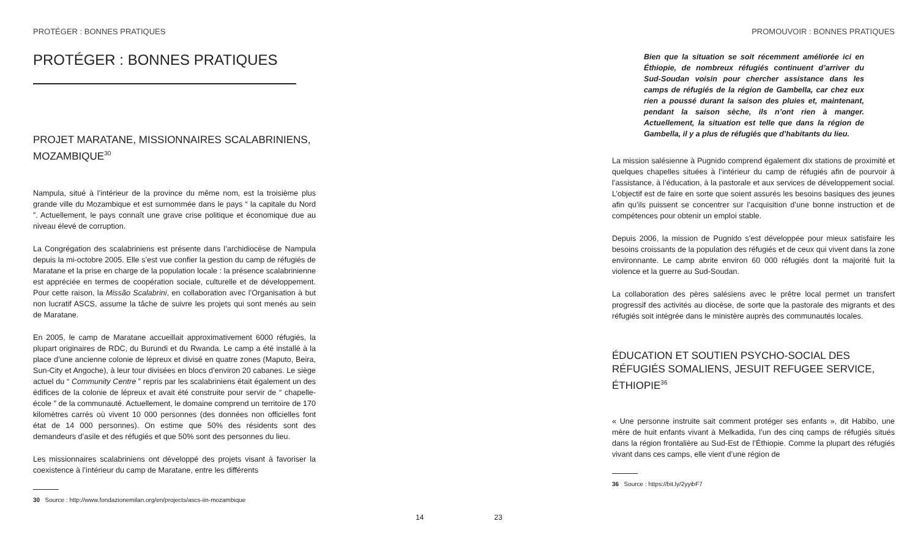PROTÉGER : BONNES PRATIQUES
PROTÉGER : BONNES PRATIQUES
PROJET MARATANE, MISSIONNAIRES SCALABRINIENS, MOZAMBIQUE<sup>30</sup>
Nampula, situé à l’intérieur de la province du même nom, est la troisième plus grande ville du Mozambique et est surnommée dans le pays “ la capitale du Nord ”. Actuellement, le pays connaît une grave crise politique et économique due au niveau élevé de corruption.
La Congrégation des scalabriniens est présente dans l’archidiocèse de Nampula depuis la mi-octobre 2005. Elle s’est vue confier la gestion du camp de réfugiés de Maratane et la prise en charge de la population locale : la présence scalabrinienne est appréciée en termes de coopération sociale, culturelle et de développement. Pour cette raison, la Missão Scalabrini, en collaboration avec l’Organisation à but non lucratif ASCS, assume la tâche de suivre les projets qui sont menés au sein de Maratane.
En 2005, le camp de Maratane accueillait approximativement 6000 réfugiés, la plupart originaires de RDC, du Burundi et du Rwanda. Le camp a été installé à la place d’une ancienne colonie de lépreux et divisé en quatre zones (Maputo, Beira, Sun-City et Angoche), à leur tour divisées en blocs d’environ 20 cabanes. Le siège actuel du “ Community Centre ” repris par les scalabriniens était également un des édifices de la colonie de lépreux et avait été construite pour servir de “ chapelle-école ” de la communauté. Actuellement, le domaine comprend un territoire de 170 kilomètres carrés où vivent 10 000 personnes (des données non officielles font état de 14 000 personnes). On estime que 50% des résidents sont des demandeurs d’asile et des réfugiés et que 50% sont des personnes du lieu.
Les missionnaires scalabriniens ont développé des projets visant à favoriser la coexistence à l’intérieur du camp de Maratane, entre les différents
30 Source : http://www.fondazionemilan.org/en/projects/ascs-iin-mozambique
PROMOUVOIR : BONNES PRATIQUES
Bien que la situation se soit récemment améliorée ici en Éthiopie, de nombreux réfugiés continuent d’arriver du Sud-Soudan voisin pour chercher assistance dans les camps de réfugiés de la région de Gambella, car chez eux rien a poussé durant la saison des pluies et, maintenant, pendant la saison sèche, ils n’ont rien à manger. Actuellement, la situation est telle que dans la région de Gambella, il y a plus de réfugiés que d’habitants du lieu.
La mission salésienne à Pugnido comprend également dix stations de proximité et quelques chapelles situées à l’intérieur du camp de réfugiés afin de pourvoir à l’assistance, à l’éducation, à la pastorale et aux services de développement social. L’objectif est de faire en sorte que soient assurés les besoins basiques des jeunes afin qu’ils puissent se concentrer sur l’acquisition d’une bonne instruction et de compétences pour obtenir un emploi stable.
Depuis 2006, la mission de Pugnido s’est développée pour mieux satisfaire les besoins croissants de la population des réfugiés et de ceux qui vivent dans la zone environnante. Le camp abrite environ 60 000 réfugiés dont la majorité fuit la violence et la guerre au Sud-Soudan.
La collaboration des pères salésiens avec le prêtre local permet un transfert progressif des activités au diocèse, de sorte que la pastorale des migrants et des réfugiés soit intégrée dans le ministère auprès des communautés locales.
ÉDUCATION ET SOUTIEN PSYCHO-SOCIAL DES RÉFUGIÉS SOMALIENS, JESUIT REFUGEE SERVICE, ÉTHIOPIE<sup>36</sup>
« Une personne instruite sait comment protéger ses enfants », dit Habibo, une mère de huit enfants vivant à Melkadida, l’un des cinq camps de réfugiés situés dans la région frontalière au Sud-Est de l’Éthiopie. Comme la plupart des réfugiés vivant dans ces camps, elle vient d’une région de
36 Source : https://bit.ly/2yyibF7
14 23